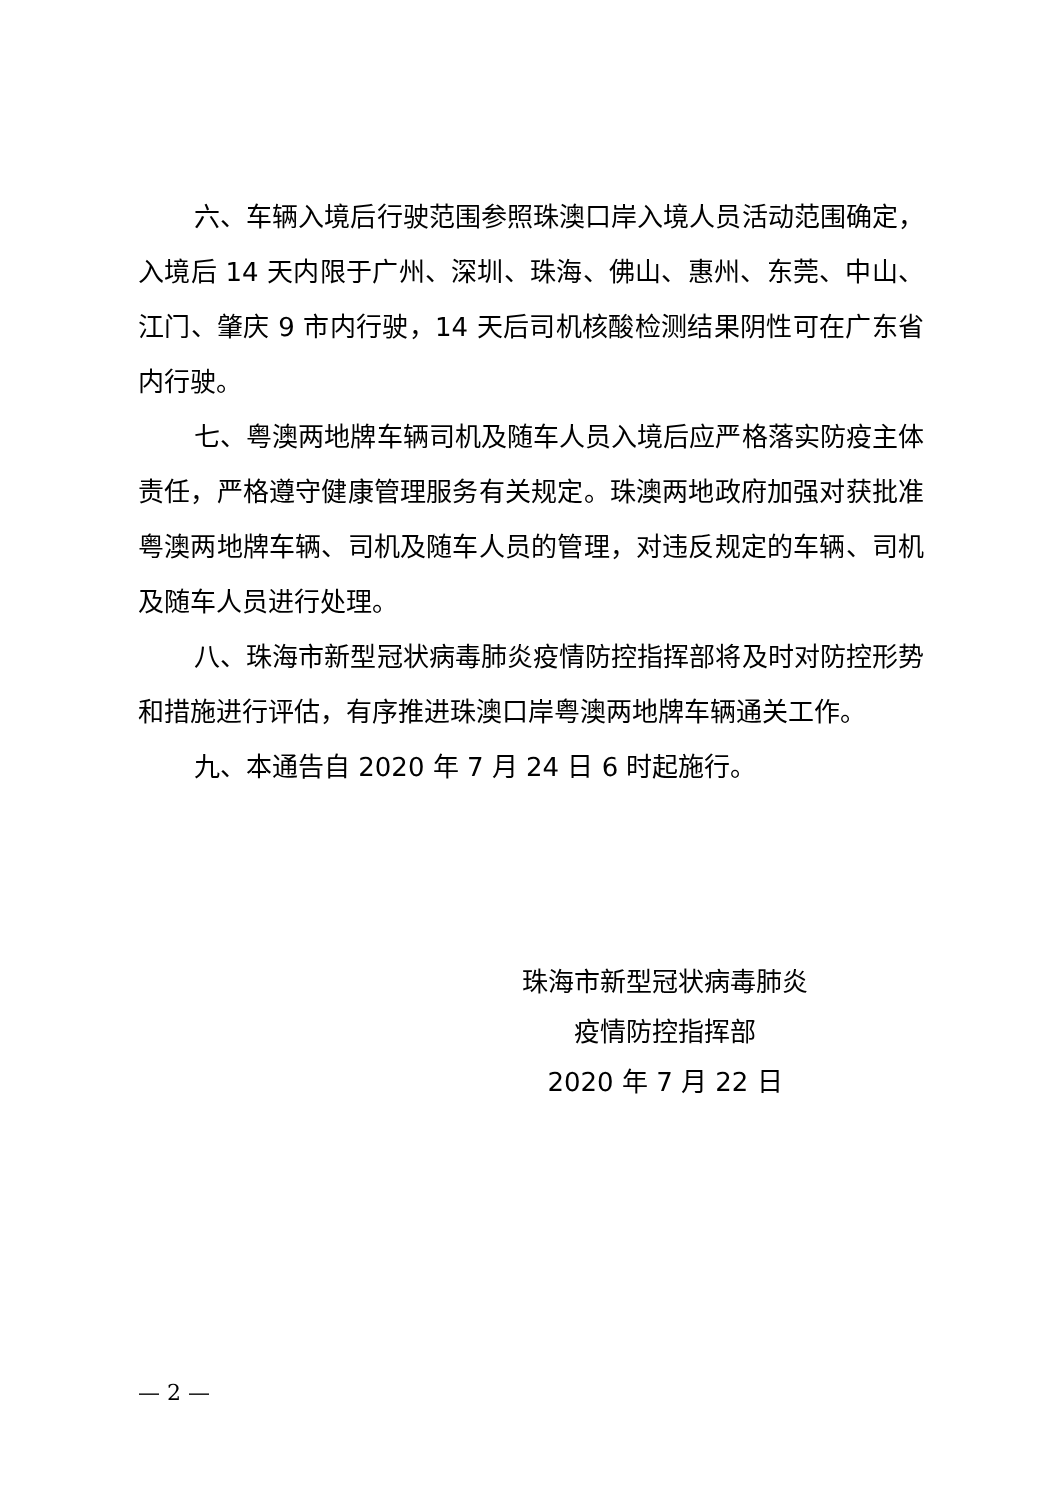六、车辆入境后行驶范围参照珠澳口岸入境人员活动范围确定，入境后 14 天内限于广州、深圳、珠海、佛山、惠州、东莞、中山、江门、肇庆 9 市内行驶，14 天后司机核酸检测结果阴性可在广东省内行驶。
七、粤澳两地牌车辆司机及随车人员入境后应严格落实防疫主体责任，严格遵守健康管理服务有关规定。珠澳两地政府加强对获批准粤澳两地牌车辆、司机及随车人员的管理，对违反规定的车辆、司机及随车人员进行处理。
八、珠海市新型冠状病毒肺炎疫情防控指挥部将及时对防控形势和措施进行评估，有序推进珠澳口岸粤澳两地牌车辆通关工作。
九、本通告自 2020 年 7 月 24 日 6 时起施行。
珠海市新型冠状病毒肺炎
疫情防控指挥部
2020 年 7 月 22 日
— 2 —